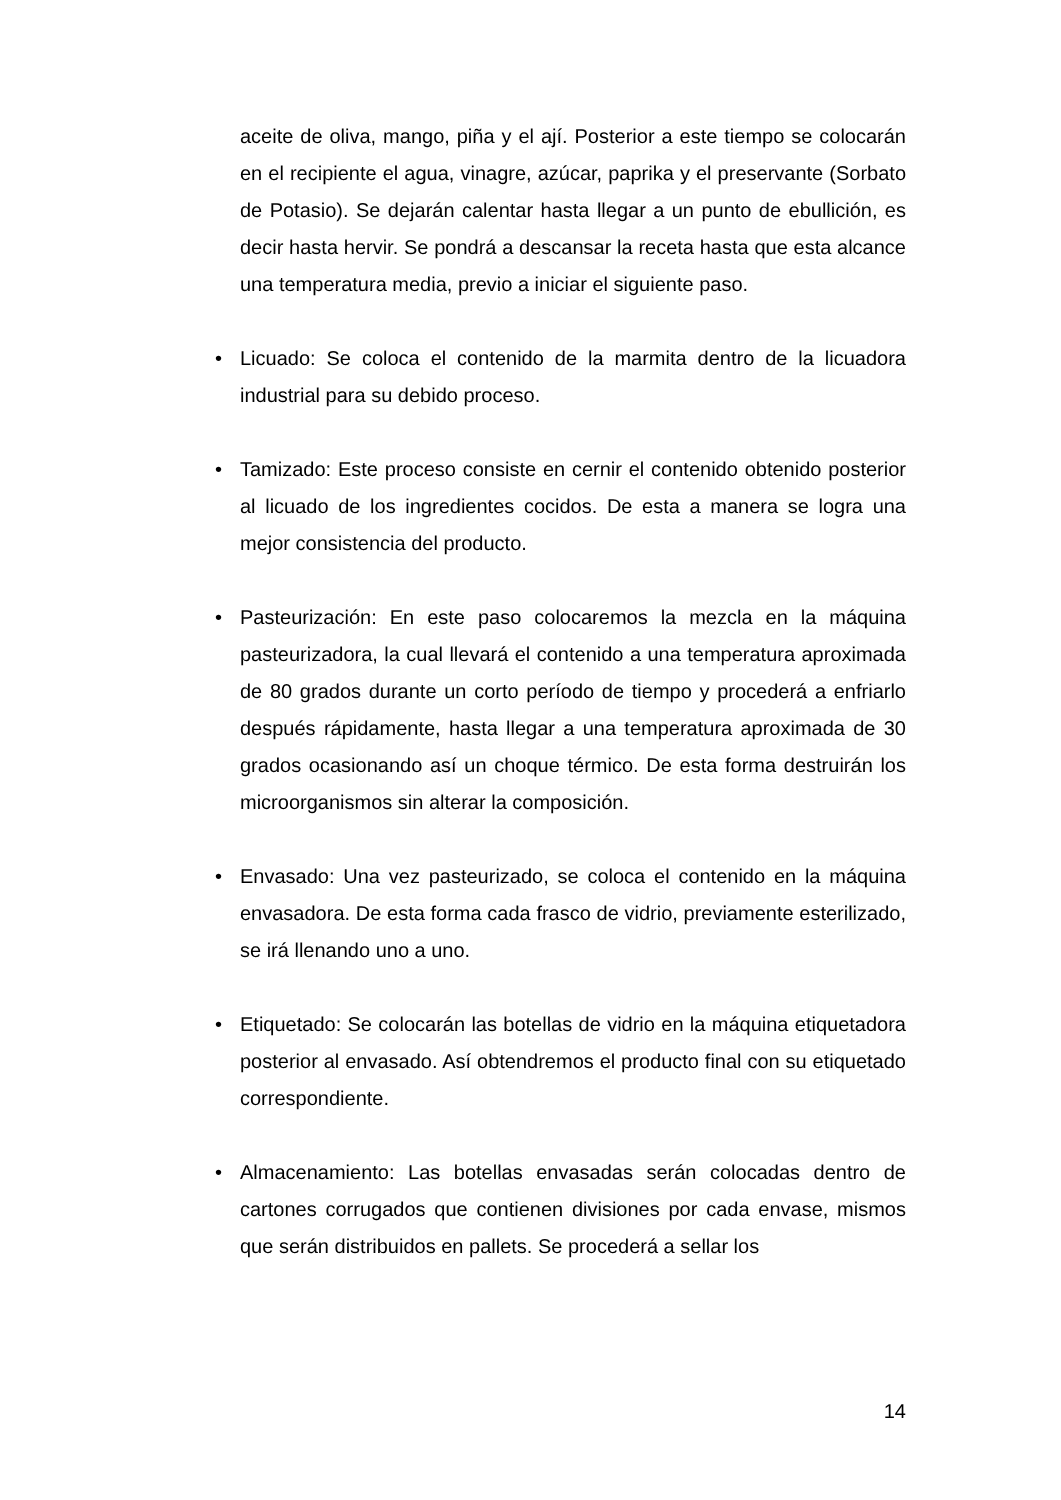aceite de oliva, mango, piña y el ají. Posterior a este tiempo se colocarán en el recipiente el agua, vinagre, azúcar, paprika y el preservante (Sorbato de Potasio). Se dejarán calentar hasta llegar a un punto de ebullición, es decir hasta hervir. Se pondrá a descansar la receta hasta que esta alcance una temperatura media, previo a iniciar el siguiente paso.
• Licuado: Se coloca el contenido de la marmita dentro de la licuadora industrial para su debido proceso.
• Tamizado: Este proceso consiste en cernir el contenido obtenido posterior al licuado de los ingredientes cocidos. De esta a manera se logra una mejor consistencia del producto.
• Pasteurización: En este paso colocaremos la mezcla en la máquina pasteurizadora, la cual llevará el contenido a una temperatura aproximada de 80 grados durante un corto período de tiempo y procederá a enfriarlo después rápidamente, hasta llegar a una temperatura aproximada de 30 grados ocasionando así un choque térmico. De esta forma destruirán los microorganismos sin alterar la composición.
• Envasado: Una vez pasteurizado, se coloca el contenido en la máquina envasadora. De esta forma cada frasco de vidrio, previamente esterilizado, se irá llenando uno a uno.
• Etiquetado: Se colocarán las botellas de vidrio en la máquina etiquetadora posterior al envasado. Así obtendremos el producto final con su etiquetado correspondiente.
• Almacenamiento: Las botellas envasadas serán colocadas dentro de cartones corrugados que contienen divisiones por cada envase, mismos que serán distribuidos en pallets. Se procederá a sellar los
14